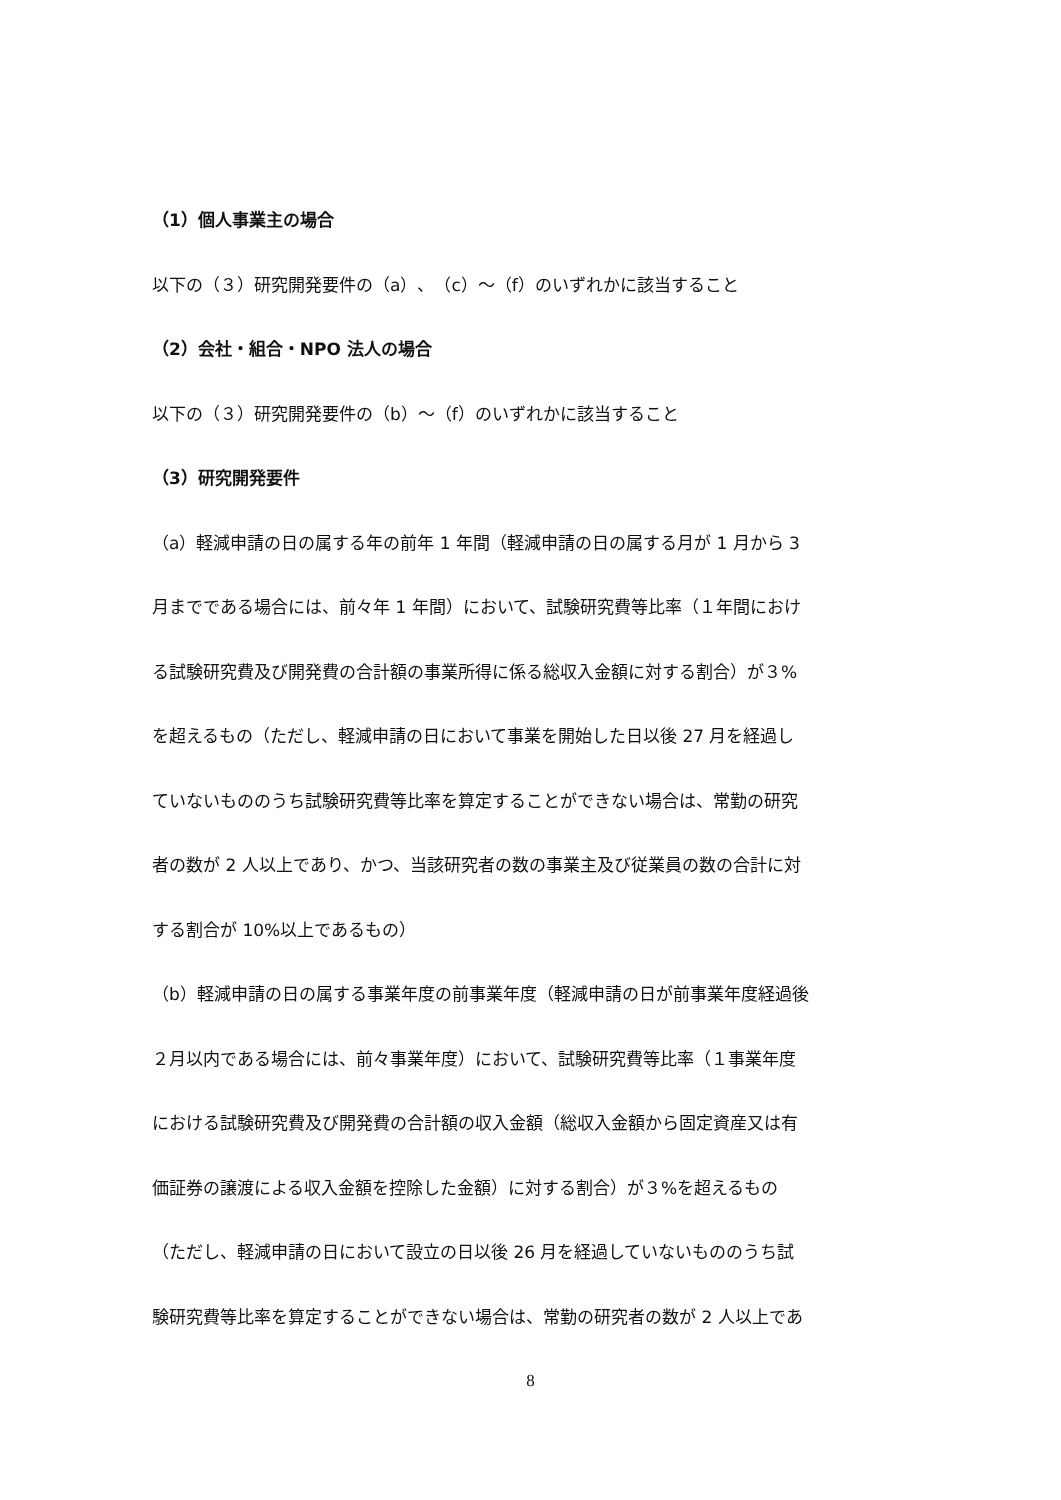（1）個人事業主の場合
以下の（３）研究開発要件の（a）、（c）～（f）のいずれかに該当すること
（2）会社・組合・NPO 法人の場合
以下の（３）研究開発要件の（b）～（f）のいずれかに該当すること
（3）研究開発要件
（a）軽減申請の日の属する年の前年 1 年間（軽減申請の日の属する月が 1 月から 3
月までである場合には、前々年 1 年間）において、試験研究費等比率（１年間におけ
る試験研究費及び開発費の合計額の事業所得に係る総収入金額に対する割合）が３%
を超えるもの（ただし、軽減申請の日において事業を開始した日以後 27 月を経過し
ていないもののうち試験研究費等比率を算定することができない場合は、常勤の研究
者の数が 2 人以上であり、かつ、当該研究者の数の事業主及び従業員の数の合計に対
する割合が 10%以上であるもの）
（b）軽減申請の日の属する事業年度の前事業年度（軽減申請の日が前事業年度経過後
２月以内である場合には、前々事業年度）において、試験研究費等比率（１事業年度
における試験研究費及び開発費の合計額の収入金額（総収入金額から固定資産又は有
価証券の譲渡による収入金額を控除した金額）に対する割合）が３%を超えるもの
（ただし、軽減申請の日において設立の日以後 26 月を経過していないもののうち試
験研究費等比率を算定することができない場合は、常勤の研究者の数が 2 人以上であ
8